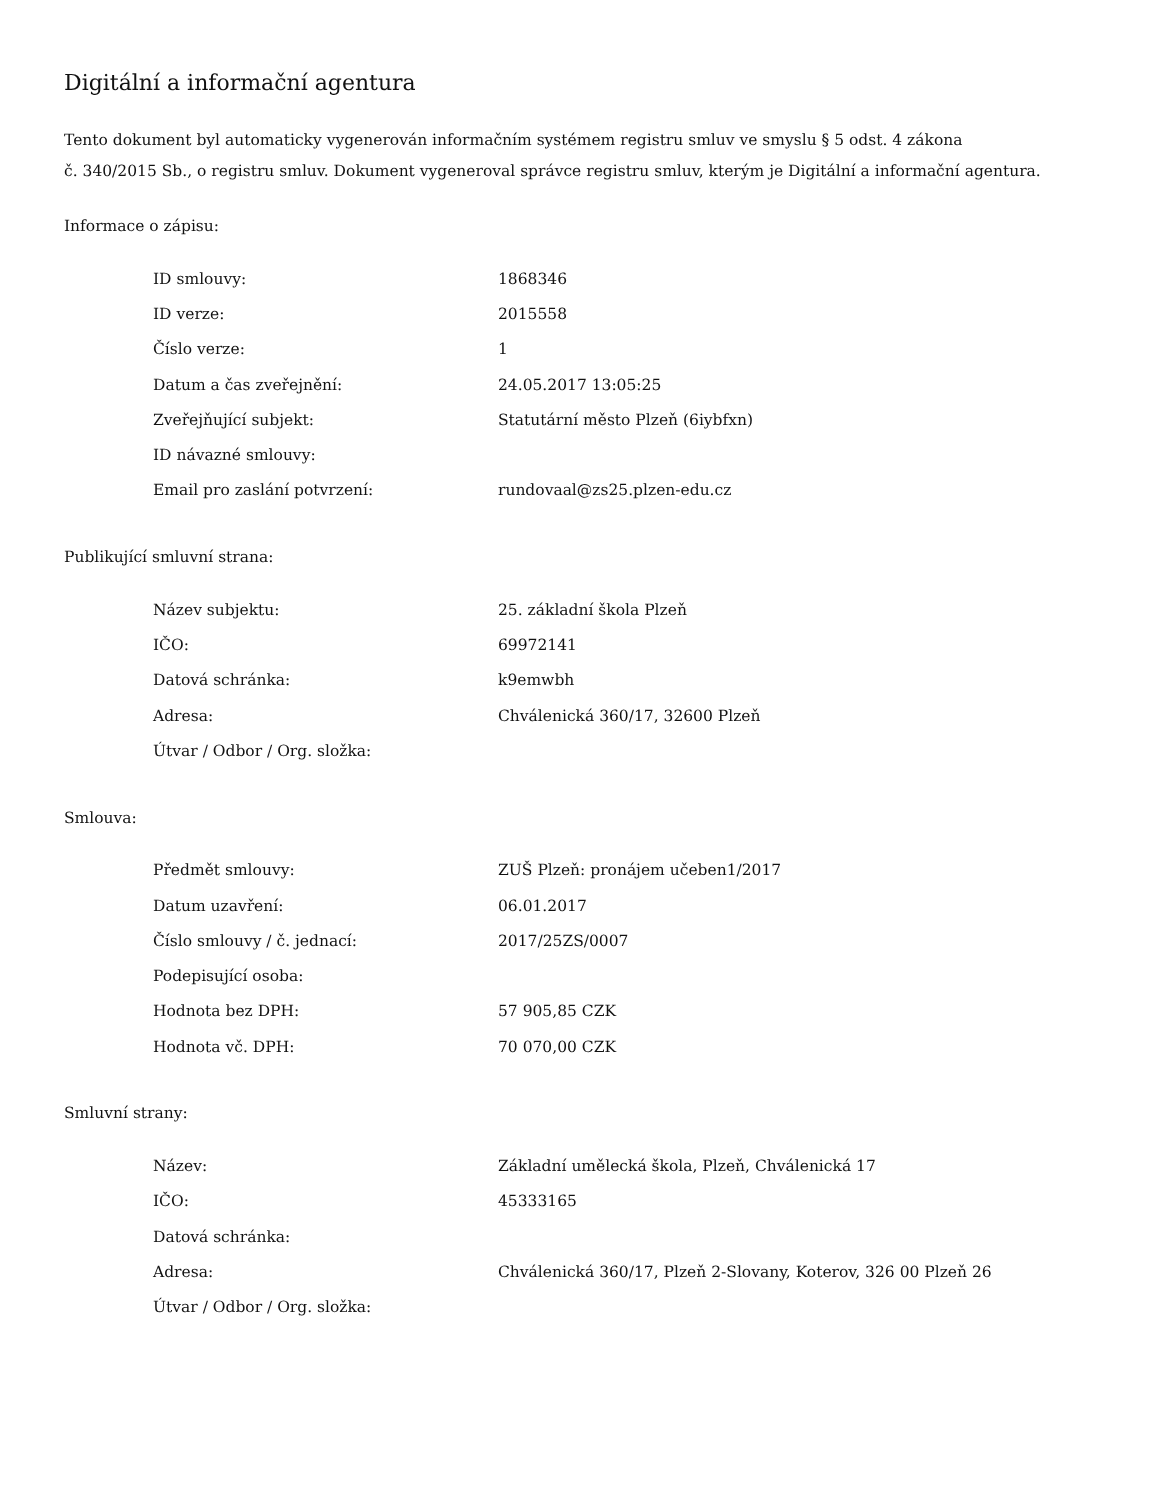Digitální a informační agentura
Tento dokument byl automaticky vygenerován informačním systémem registru smluv ve smyslu § 5 odst. 4 zákona
č. 340/2015 Sb., o registru smluv. Dokument vygeneroval správce registru smluv, kterým je Digitální a informační agentura.
Informace o zápisu:
| ID smlouvy: | 1868346 |
| ID verze: | 2015558 |
| Číslo verze: | 1 |
| Datum a čas zveřejnění: | 24.05.2017 13:05:25 |
| Zveřejňující subjekt: | Statutární město Plzeň (6iybfxn) |
| ID návazné smlouvy: | |
| Email pro zaslání potvrzení: | rundovaal@zs25.plzen-edu.cz |
Publikující smluvní strana:
| Název subjektu: | 25. základní škola Plzeň |
| IČO: | 69972141 |
| Datová schránka: | k9emwbh |
| Adresa: | Chválenická 360/17, 32600 Plzeň |
| Útvar / Odbor / Org. složka: | |
Smlouva:
| Předmět smlouvy: | ZUŠ Plzeň: pronájem učeben1/2017 |
| Datum uzavření: | 06.01.2017 |
| Číslo smlouvy / č. jednací: | 2017/25ZS/0007 |
| Podepisující osoba: | |
| Hodnota bez DPH: | 57 905,85 CZK |
| Hodnota vč. DPH: | 70 070,00 CZK |
Smluvní strany:
| Název: | Základní umělecká škola, Plzeň, Chválenická 17 |
| IČO: | 45333165 |
| Datová schránka: | |
| Adresa: | Chválenická 360/17, Plzeň 2-Slovany, Koterov, 326 00 Plzeň 26 |
| Útvar / Odbor / Org. složka: | |